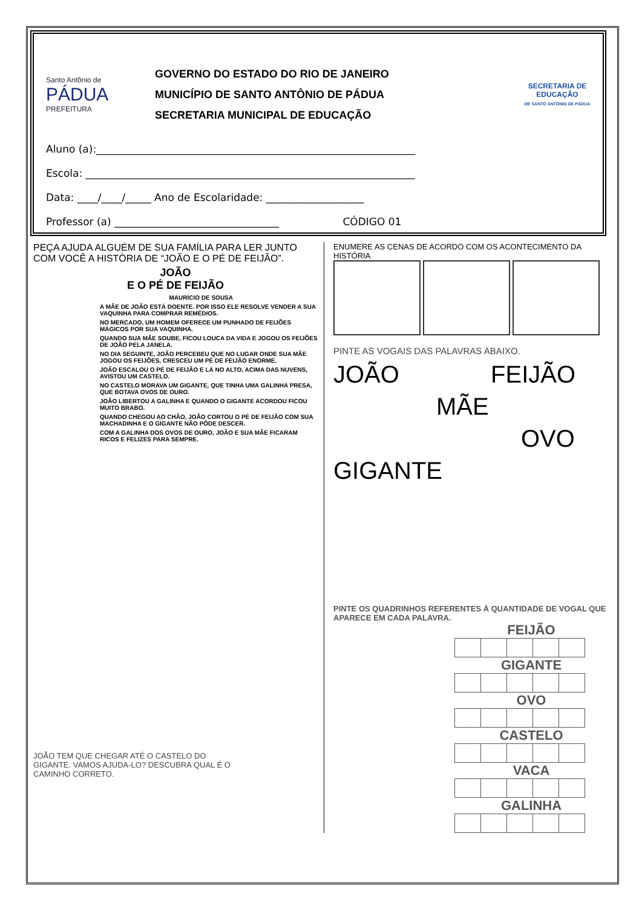Santo Antônio de
PÁDUA
PREFEITURA
GOVERNO DO ESTADO DO RIO DE JANEIRO
MUNICÍPIO DE SANTO ANTÔNIO DE PÁDUA
SECRETARIA MUNICIPAL DE EDUCAÇÃO
SECRETARIA DE EDUCAÇÃO
DE SANTO ANTÔNIO DE PÁDUA
Aluno (a):______________________________________________________________
Escola: ________________________________________________________________
Data: ____/____/_____ Ano de Escolaridade: ___________________
Professor (a) ________________________________ CÓDIGO 01
PEÇA AJUDA ALGUÉM DE SUA FAMÍLIA PARA LER JUNTO COM VOCÊ A HISTÓRIA DE “JOÃO E O PÉ DE FEIJÃO”.
JOÃO
E O PÉ DE FEIJÃO
MAURÍCIO DE SOUSA
A MÃE DE JOÃO ESTÁ DOENTE. POR ISSO ELE RESOLVE VENDER A SUA VAQUINHA PARA COMPRAR REMÉDIOS.
NO MERCADO, UM HOMEM OFERECE UM PUNHADO DE FEIJÕES MÁGICOS POR SUA VAQUINHA.
QUANDO SUA MÃE SOUBE, FICOU LOUCA DA VIDA E JOGOU OS FEIJÕES DE JOÃO PELA JANELA.
NO DIA SEGUINTE, JOÃO PERCEBEU QUE NO LUGAR ONDE SUA MÃE JOGOU OS FEIJÕES, CRESCEU UM PÉ DE FEIJÃO ENORME.
JOÃO ESCALOU O PÉ DE FEIJÃO E LÁ NO ALTO, ACIMA DAS NUVENS, AVISTOU UM CASTELO.
NO CASTELO MORAVA UM GIGANTE, QUE TINHA UMA GALINHA PRESA, QUE BOTAVA OVOS DE OURO.
JOÃO LIBERTOU A GALINHA E QUANDO O GIGANTE ACORDOU FICOU MUITO BRABO.
QUANDO CHEGOU AO CHÃO, JOÃO CORTOU O PÉ DE FEIJÃO COM SUA MACHADINHA E O GIGANTE NÃO PÔDE DESCER.
COM A GALINHA DOS OVOS DE OURO, JOÃO E SUA MÃE FICARAM RICOS E FELIZES PARA SEMPRE.
JOÃO TEM QUE CHEGAR ATÉ O CASTELO DO GIGANTE. VAMOS AJUDA-LO? DESCUBRA QUAL É O CAMINHO CORRETO.
ENUMERE AS CENAS DE ACORDO COM OS ACONTECIMENTO DA HISTÓRIA
PINTE AS VOGAIS DAS PALAVRAS ABAIXO.
JOÃO FEIJÃO
MÃE
OVO
GIGANTE
PINTE OS QUADRINHOS REFERENTES À QUANTIDADE DE VOGAL QUE APARECE EM CADA PALAVRA.
FEIJÃO
GIGANTE
OVO
CASTELO
VACA
GALINHA